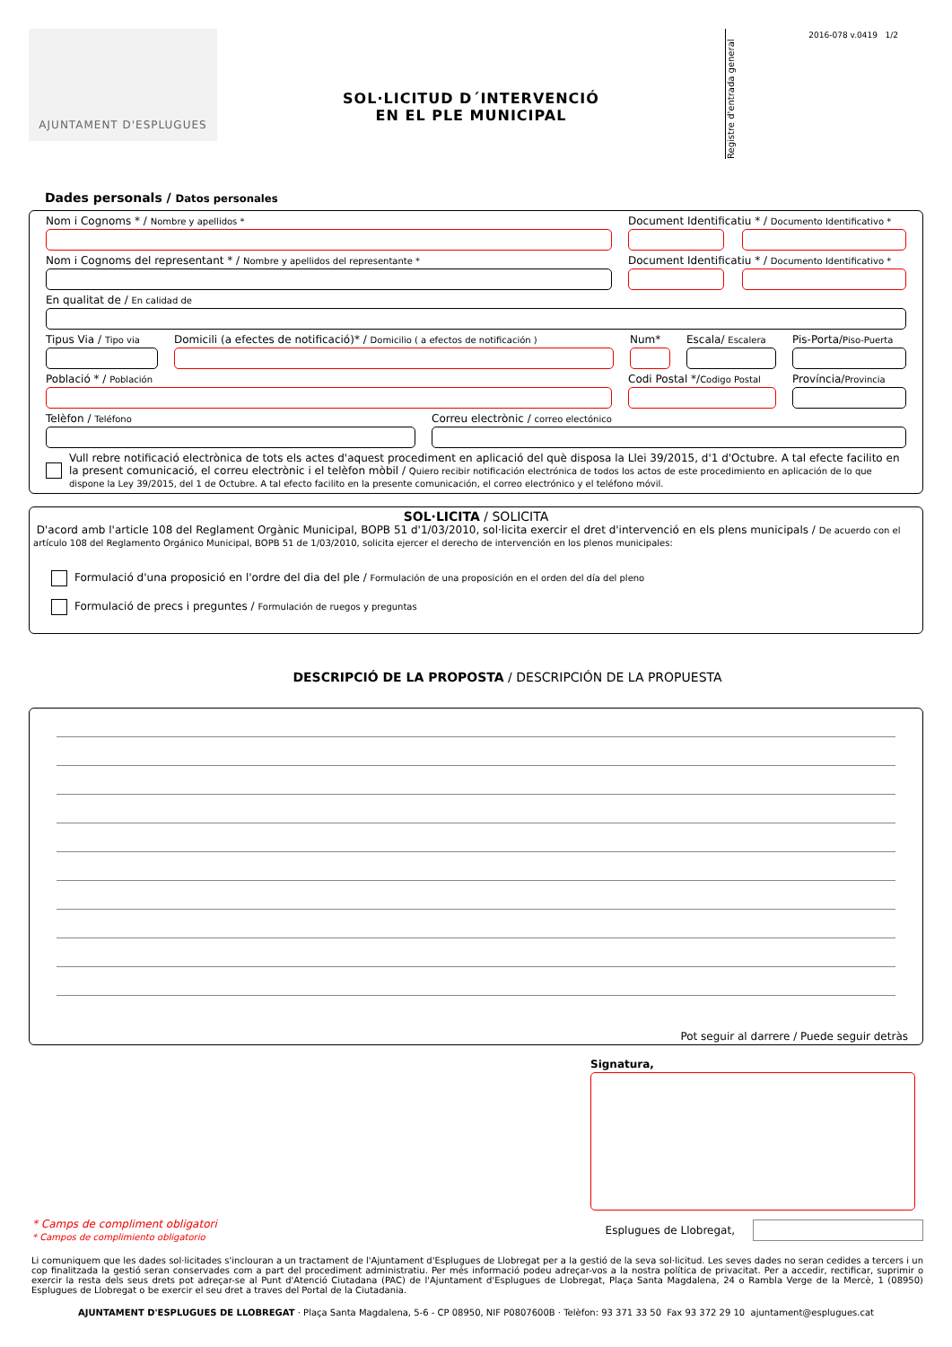2016-078 v.0419 1/2
AJUNTAMENT D'ESPLUGUES
SOL·LICITUD D´INTERVENCIÓ
EN EL PLE MUNICIPAL
Registre d'entrada general
Dades personals / Datos personales
Nom i Cognoms * / Nombre y apellidos *
Document Identificatiu * / Documento Identificativo *
Nom i Cognoms del representant * / Nombre y apellidos del representante *
Document Identificatiu * / Documento Identificativo *
En qualitat de / En calidad de
Tipus Via / Tipo via
Domicili (a efectes de notificació)* / Domicilio ( a efectos de notificación )
Num* Escala/ Escalera
Pis-Porta/Piso-Puerta
Població * / Población
Codi Postal */Codigo Postal
Província/Provincia
Telèfon / Teléfono
Correu electrònic / correo electónico
Vull rebre notificació electrònica de tots els actes d'aquest procediment en aplicació del què disposa la Llei 39/2015, d'1 d'Octubre. A tal efecte facilito en la present comunicació, el correu electrònic i el telèfon mòbil / Quiero recibir notificación electrónica de todos los actos de este procedimiento en aplicación de lo que dispone la Ley 39/2015, del 1 de Octubre. A tal efecto facilito en la presente comunicación, el correo electrónico y el teléfono móvil.
SOL·LICITA / SOLICITA
D'acord amb l'article 108 del Reglament Orgànic Municipal, BOPB 51 d'1/03/2010, sol·licita exercir el dret d'intervenció en els plens municipals / De acuerdo con el artículo 108 del Reglamento Orgánico Municipal, BOPB 51 de 1/03/2010, solicita ejercer el derecho de intervención en los plenos municipales:
Formulació d'una proposició en l'ordre del dia del ple / Formulación de una proposición en el orden del día del pleno
Formulació de precs i preguntes / Formulación de ruegos y preguntas
DESCRIPCIÓ DE LA PROPOSTA / DESCRIPCIÓN DE LA PROPUESTA
Pot seguir al darrere / Puede seguir detràs
Signatura,
* Camps de compliment obligatori
* Campos de complimiento obligatorio
Esplugues de Llobregat,
Li comuniquem que les dades sol·licitades s'inclouran a un tractament de l'Ajuntament d'Esplugues de Llobregat per a la gestió de la seva sol·licitud. Les seves dades no seran cedides a tercers i un cop finalitzada la gestió seran conservades com a part del procediment administratiu. Per més informació podeu adreçar-vos a la nostra política de privacitat. Per a accedir, rectificar, suprimir o exercir la resta dels seus drets pot adreçar-se al Punt d'Atenció Ciutadana (PAC) de l'Ajuntament d'Esplugues de Llobregat, Plaça Santa Magdalena, 24 o Rambla Verge de la Mercè, 1 (08950) Esplugues de Llobregat o be exercir el seu dret a traves del Portal de la Ciutadania.
AJUNTAMENT D'ESPLUGUES DE LLOBREGAT · Plaça Santa Magdalena, 5-6 - CP 08950, NIF P0807600B · Telèfon: 93 371 33 50 Fax 93 372 29 10 ajuntament@esplugues.cat